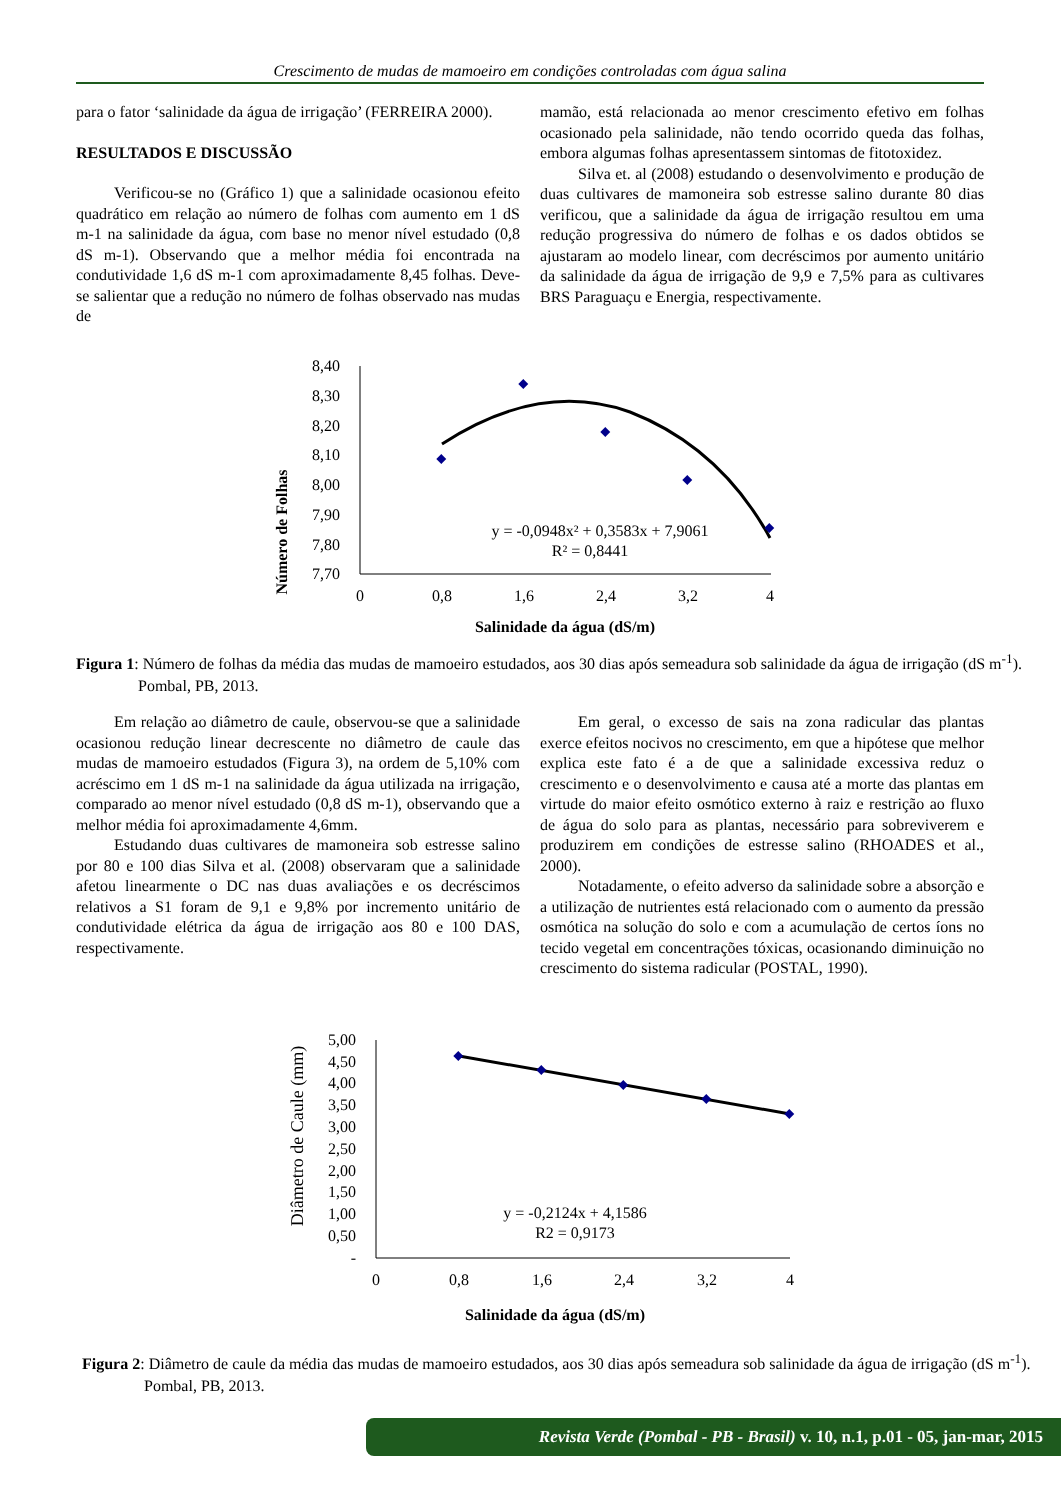Crescimento de mudas de mamoeiro em condições controladas com água salina
para o fator ‘salinidade da água de irrigação’ (FERREIRA 2000).
RESULTADOS E DISCUSSÃO
Verificou-se no (Gráfico 1) que a salinidade ocasionou efeito quadrático em relação ao número de folhas com aumento em 1 dS m-1 na salinidade da água, com base no menor nível estudado (0,8 dS m-1). Observando que a melhor média foi encontrada na condutividade 1,6 dS m-1 com aproximadamente 8,45 folhas. Deve-se salientar que a redução no número de folhas observado nas mudas de
mamão, está relacionada ao menor crescimento efetivo em folhas ocasionado pela salinidade, não tendo ocorrido queda das folhas, embora algumas folhas apresentassem sintomas de fitotoxidez.
Silva et. al (2008) estudando o desenvolvimento e produção de duas cultivares de mamoneira sob estresse salino durante 80 dias verificou, que a salinidade da água de irrigação resultou em uma redução progressiva do número de folhas e os dados obtidos se ajustaram ao modelo linear, com decréscimos por aumento unitário da salinidade da água de irrigação de 9,9 e 7,5% para as cultivares BRS Paraguaçu e Energia, respectivamente.
Número de Folhas
8,40
8,30
8,20
8,10
8,00
7,90
7,80
7,70
0
0,8
1,6
2,4
3,2
4
Salinidade da água (dS/m)
y = -0,0948x² + 0,3583x + 7,9061
R² = 0,8441
Figura 1: Número de folhas da média das mudas de mamoeiro estudados, aos 30 dias após semeadura sob salinidade da água de irrigação (dS m<sup>-1</sup>). Pombal, PB, 2013.
Em relação ao diâmetro de caule, observou-se que a salinidade ocasionou redução linear decrescente no diâmetro de caule das mudas de mamoeiro estudados (Figura 3), na ordem de 5,10% com acréscimo em 1 dS m-1 na salinidade da água utilizada na irrigação, comparado ao menor nível estudado (0,8 dS m-1), observando que a melhor média foi aproximadamente 4,6mm.
Estudando duas cultivares de mamoneira sob estresse salino por 80 e 100 dias Silva et al. (2008) observaram que a salinidade afetou linearmente o DC nas duas avaliações e os decréscimos relativos a S1 foram de 9,1 e 9,8% por incremento unitário de condutividade elétrica da água de irrigação aos 80 e 100 DAS, respectivamente.
Em geral, o excesso de sais na zona radicular das plantas exerce efeitos nocivos no crescimento, em que a hipótese que melhor explica este fato é a de que a salinidade excessiva reduz o crescimento e o desenvolvimento e causa até a morte das plantas em virtude do maior efeito osmótico externo à raiz e restrição ao fluxo de água do solo para as plantas, necessário para sobreviverem e produzirem em condições de estresse salino (RHOADES et al., 2000).
Notadamente, o efeito adverso da salinidade sobre a absorção e a utilização de nutrientes está relacionado com o aumento da pressão osmótica na solução do solo e com a acumulação de certos íons no tecido vegetal em concentrações tóxicas, ocasionando diminuição no crescimento do sistema radicular (POSTAL, 1990).
Diâmetro de Caule (mm)
5,00
4,50
4,00
3,50
3,00
2,50
2,00
1,50
1,00
0,50
-
0
0,8
1,6
2,4
3,2
4
Salinidade da água (dS/m)
y = -0,2124x + 4,1586
R2 = 0,9173
Figura 2: Diâmetro de caule da média das mudas de mamoeiro estudados, aos 30 dias após semeadura sob salinidade da água de irrigação (dS m<sup>-1</sup>). Pombal, PB, 2013.
Revista Verde (Pombal - PB - Brasil) v. 10, n.1, p.01 - 05, jan-mar, 2015